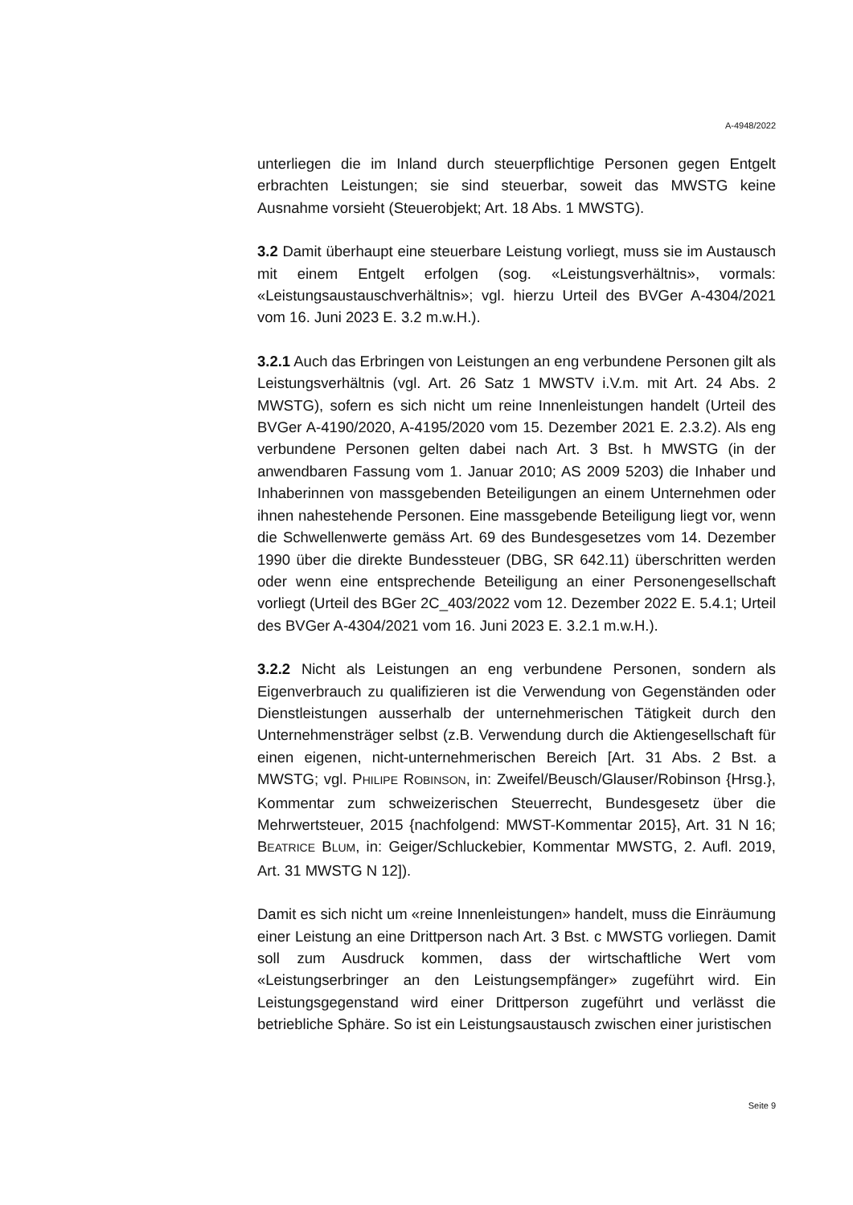A-4948/2022
unterliegen die im Inland durch steuerpflichtige Personen gegen Entgelt erbrachten Leistungen; sie sind steuerbar, soweit das MWSTG keine Ausnahme vorsieht (Steuerobjekt; Art. 18 Abs. 1 MWSTG).
3.2 Damit überhaupt eine steuerbare Leistung vorliegt, muss sie im Austausch mit einem Entgelt erfolgen (sog. «Leistungsverhältnis», vormals: «Leistungsaustauschverhältnis»; vgl. hierzu Urteil des BVGer A-4304/2021 vom 16. Juni 2023 E. 3.2 m.w.H.).
3.2.1 Auch das Erbringen von Leistungen an eng verbundene Personen gilt als Leistungsverhältnis (vgl. Art. 26 Satz 1 MWSTV i.V.m. mit Art. 24 Abs. 2 MWSTG), sofern es sich nicht um reine Innenleistungen handelt (Urteil des BVGer A-4190/2020, A-4195/2020 vom 15. Dezember 2021 E. 2.3.2). Als eng verbundene Personen gelten dabei nach Art. 3 Bst. h MWSTG (in der anwendbaren Fassung vom 1. Januar 2010; AS 2009 5203) die Inhaber und Inhaberinnen von massgebenden Beteiligungen an einem Unternehmen oder ihnen nahestehende Personen. Eine massgebende Beteiligung liegt vor, wenn die Schwellenwerte gemäss Art. 69 des Bundesgesetzes vom 14. Dezember 1990 über die direkte Bundessteuer (DBG, SR 642.11) überschritten werden oder wenn eine entsprechende Beteiligung an einer Personengesellschaft vorliegt (Urteil des BGer 2C_403/2022 vom 12. Dezember 2022 E. 5.4.1; Urteil des BVGer A-4304/2021 vom 16. Juni 2023 E. 3.2.1 m.w.H.).
3.2.2 Nicht als Leistungen an eng verbundene Personen, sondern als Eigenverbrauch zu qualifizieren ist die Verwendung von Gegenständen oder Dienstleistungen ausserhalb der unternehmerischen Tätigkeit durch den Unternehmensträger selbst (z.B. Verwendung durch die Aktiengesellschaft für einen eigenen, nicht-unternehmerischen Bereich [Art. 31 Abs. 2 Bst. a MWSTG; vgl. PHILIPE ROBINSON, in: Zweifel/Beusch/Glauser/Robinson {Hrsg.}, Kommentar zum schweizerischen Steuerrecht, Bundesgesetz über die Mehrwertsteuer, 2015 {nachfolgend: MWST-Kommentar 2015}, Art. 31 N 16; BEATRICE BLUM, in: Geiger/Schluckebier, Kommentar MWSTG, 2. Aufl. 2019, Art. 31 MWSTG N 12]).
Damit es sich nicht um «reine Innenleistungen» handelt, muss die Einräumung einer Leistung an eine Drittperson nach Art. 3 Bst. c MWSTG vorliegen. Damit soll zum Ausdruck kommen, dass der wirtschaftliche Wert vom «Leistungserbringer an den Leistungsempfänger» zugeführt wird. Ein Leistungsgegenstand wird einer Drittperson zugeführt und verlässt die betriebliche Sphäre. So ist ein Leistungsaustausch zwischen einer juristischen
Seite 9